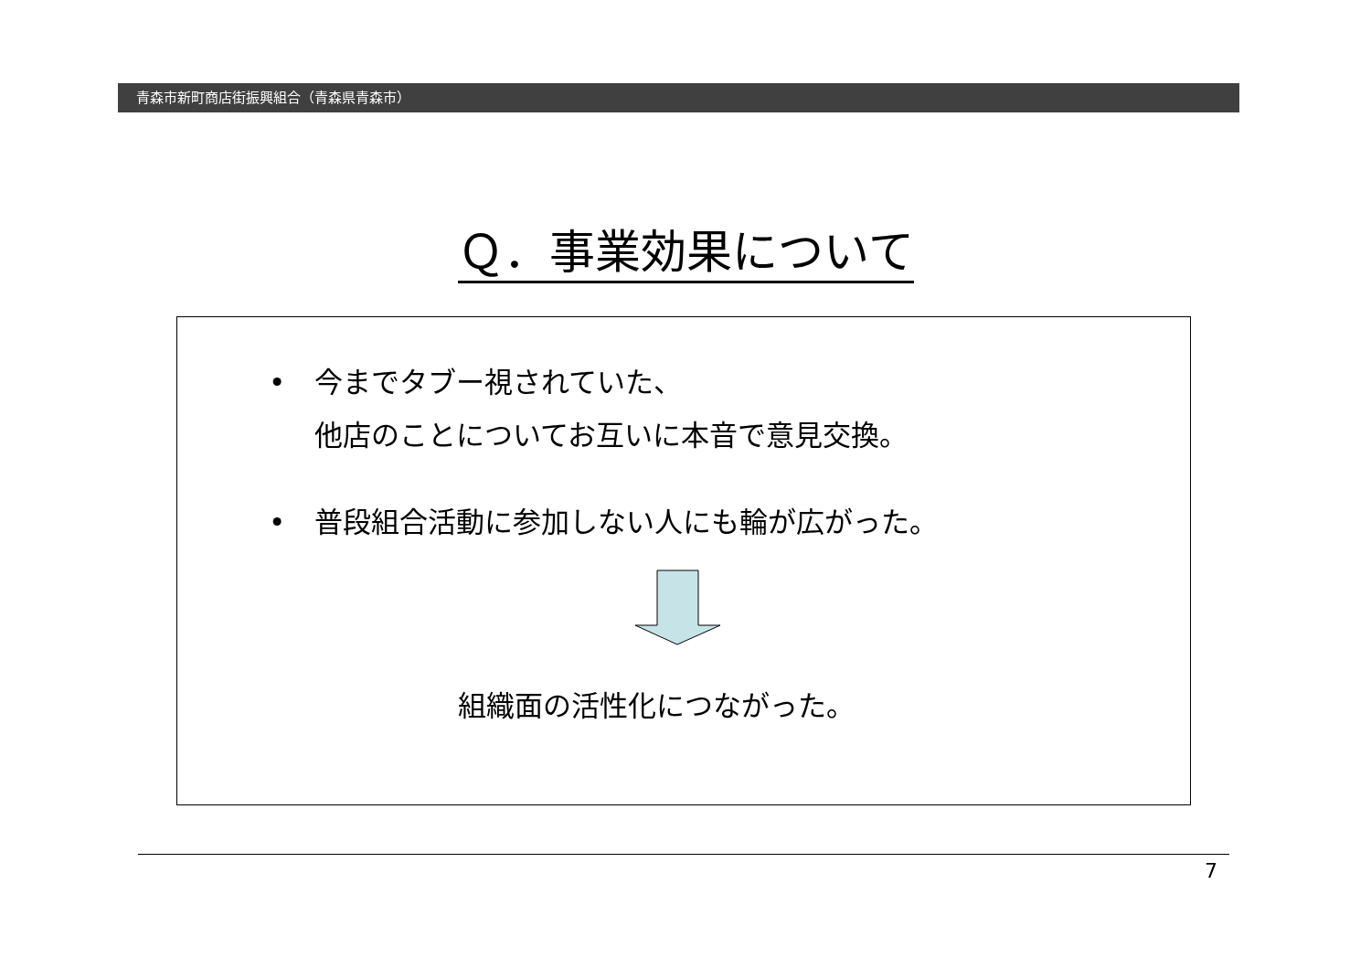青森市新町商店街振興組合（青森県青森市）
Ｑ．事業効果について
• 今までタブー視されていた、
他店のことについてお互いに本音で意見交換。
• 普段組合活動に参加しない人にも輪が広がった。
組織面の活性化につながった。
7